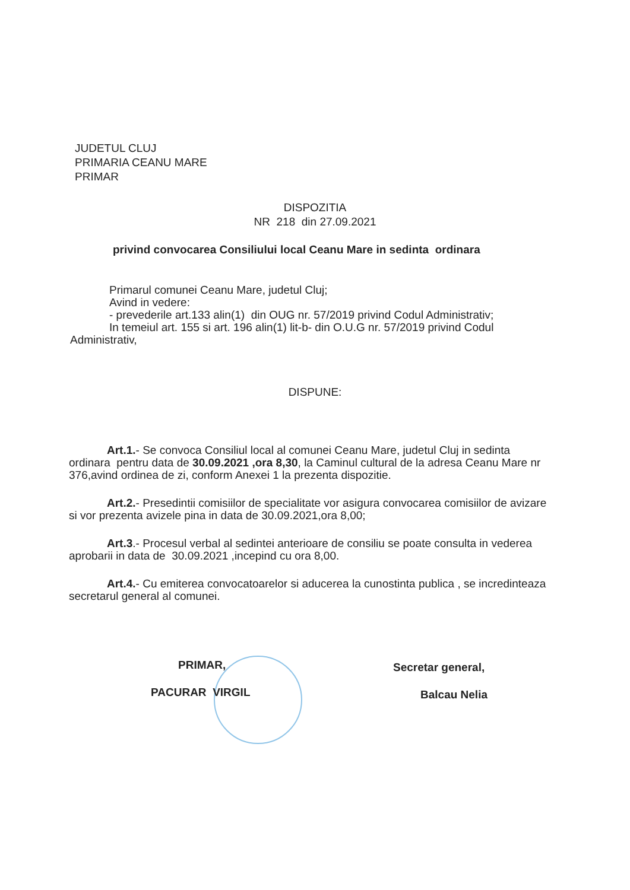JUDETUL CLUJ
PRIMARIA CEANU MARE
PRIMAR
DISPOZITIA
NR 218 din 27.09.2021
privind convocarea Consiliului local Ceanu Mare in sedinta ordinara
Primarul comunei Ceanu Mare, judetul Cluj;
Avind in vedere:
- prevederile art.133 alin(1) din OUG nr. 57/2019 privind Codul Administrativ;
In temeiul art. 155 si art. 196 alin(1) lit-b- din O.U.G nr. 57/2019 privind Codul
Administrativ,
DISPUNE:
Art.1.- Se convoca Consiliul local al comunei Ceanu Mare, judetul Cluj in sedinta ordinara pentru data de 30.09.2021 ,ora 8,30, la Caminul cultural de la adresa Ceanu Mare nr 376,avind ordinea de zi, conform Anexei 1 la prezenta dispozitie.
Art.2.- Presedintii comisiilor de specialitate vor asigura convocarea comisiilor de avizare si vor prezenta avizele pina in data de 30.09.2021,ora 8,00;
Art.3.- Procesul verbal al sedintei anterioare de consiliu se poate consulta in vederea aprobarii in data de 30.09.2021 ,incepind cu ora 8,00.
Art.4.- Cu emiterea convocatoarelor si aducerea la cunostinta publica , se incredinteaza secretarul general al comunei.
PRIMAR,
PACURAR VIRGIL
Secretar general,
Balcau Nelia